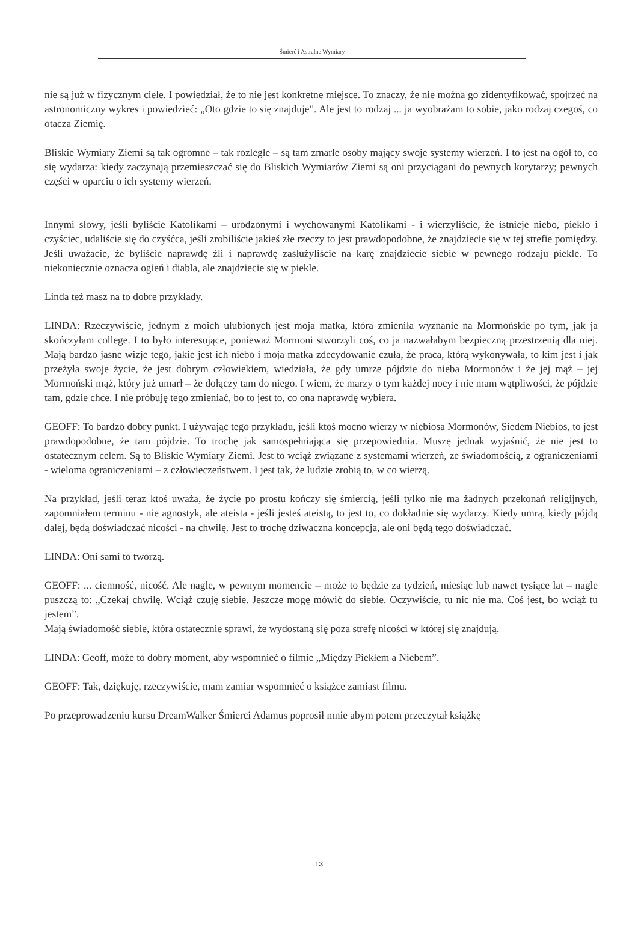Śmierć i Astralne Wymiary
nie są już w fizycznym ciele. I powiedział, że to nie jest konkretne miejsce. To znaczy, że nie można go zidentyfikować, spojrzeć na astronomiczny wykres i powiedzieć: „Oto gdzie to się znajduje”. Ale jest to rodzaj ... ja wyobrażam to sobie, jako rodzaj czegoś, co otacza Ziemię.
Bliskie Wymiary Ziemi są tak ogromne – tak rozległe – są tam zmarłe osoby mający swoje systemy wierzeń. I to jest na ogół to, co się wydarza: kiedy zaczynają przemieszczać się do Bliskich Wymiarów Ziemi są oni przyciągani do pewnych korytarzy; pewnych części w oparciu o ich systemy wierzeń.
Innymi słowy, jeśli byliście Katolikami – urodzonymi i wychowanymi Katolikami - i wierzyliście, że istnieje niebo, piekło i czyściec, udaliście się do czyśćca, jeśli zrobiliście jakieś złe rzeczy to jest prawdopodobne, że znajdziecie się w tej strefie pomiędzy. Jeśli uważacie, że byliście naprawdę źli i naprawdę zasłużyliście na karę znajdziecie siebie w pewnego rodzaju piekle. To niekoniecznie oznacza ogień i diabla, ale znajdziecie się w piekle.
Linda też masz na to dobre przykłady.
LINDA: Rzeczywiście, jednym z moich ulubionych jest moja matka, która zmieniła wyznanie na Mormońskie po tym, jak ja skończyłam college. I to było interesujące, ponieważ Mormoni stworzyli coś, co ja nazwałabym bezpieczną przestrzenią dla niej. Mają bardzo jasne wizje tego, jakie jest ich niebo i moja matka zdecydowanie czuła, że praca, którą wykonywała, to kim jest i jak przeżyła swoje życie, że jest dobrym człowiekiem, wiedziała, że gdy umrze pójdzie do nieba Mormonów i że jej mąż – jej Mormoński mąż, który już umarł – że dołączy tam do niego. I wiem, że marzy o tym każdej nocy i nie mam wątpliwości, że pójdzie tam, gdzie chce. I nie próbuję tego zmieniać, bo to jest to, co ona naprawdę wybiera.
GEOFF: To bardzo dobry punkt. I używając tego przykładu, jeśli ktoś mocno wierzy w niebiosa Mormonów, Siedem Niebios, to jest prawdopodobne, że tam pójdzie. To trochę jak samospełniająca się przepowiednia. Muszę jednak wyjaśnić, że nie jest to ostatecznym celem. Są to Bliskie Wymiary Ziemi. Jest to wciąż związane z systemami wierzeń, ze świadomością, z ograniczeniami - wieloma ograniczeniami – z człowieczeństwem. I jest tak, że ludzie zrobią to, w co wierzą.
Na przykład, jeśli teraz ktoś uważa, że życie po prostu kończy się śmiercią, jeśli tylko nie ma żadnych przekonań religijnych, zapomniałem terminu - nie agnostyk, ale ateista - jeśli jesteś ateistą, to jest to, co dokładnie się wydarzy. Kiedy umrą, kiedy pójdą dalej, będą doświadczać nicości - na chwilę. Jest to trochę dziwaczna koncepcja, ale oni będą tego doświadczać.
LINDA: Oni sami to tworzą.
GEOFF: ... ciemność, nicość. Ale nagle, w pewnym momencie – może to będzie za tydzień, miesiąc lub nawet tysiące lat – nagle puszczą to: „Czekaj chwilę. Wciąż czuję siebie. Jeszcze mogę mówić do siebie. Oczywiście, tu nic nie ma. Coś jest, bo wciąż tu jestem”.
Mają świadomość siebie, która ostatecznie sprawi, że wydostaną się poza strefę nicości w której się znajdują.
LINDA: Geoff, może to dobry moment, aby wspomnieć o filmie „Między Piekłem a Niebem”.
GEOFF: Tak, dziękuję, rzeczywiście, mam zamiar wspomnieć o książce zamiast filmu.
Po przeprowadzeniu kursu DreamWalker Śmierci Adamus poprosił mnie abym potem przeczytał książkę
13